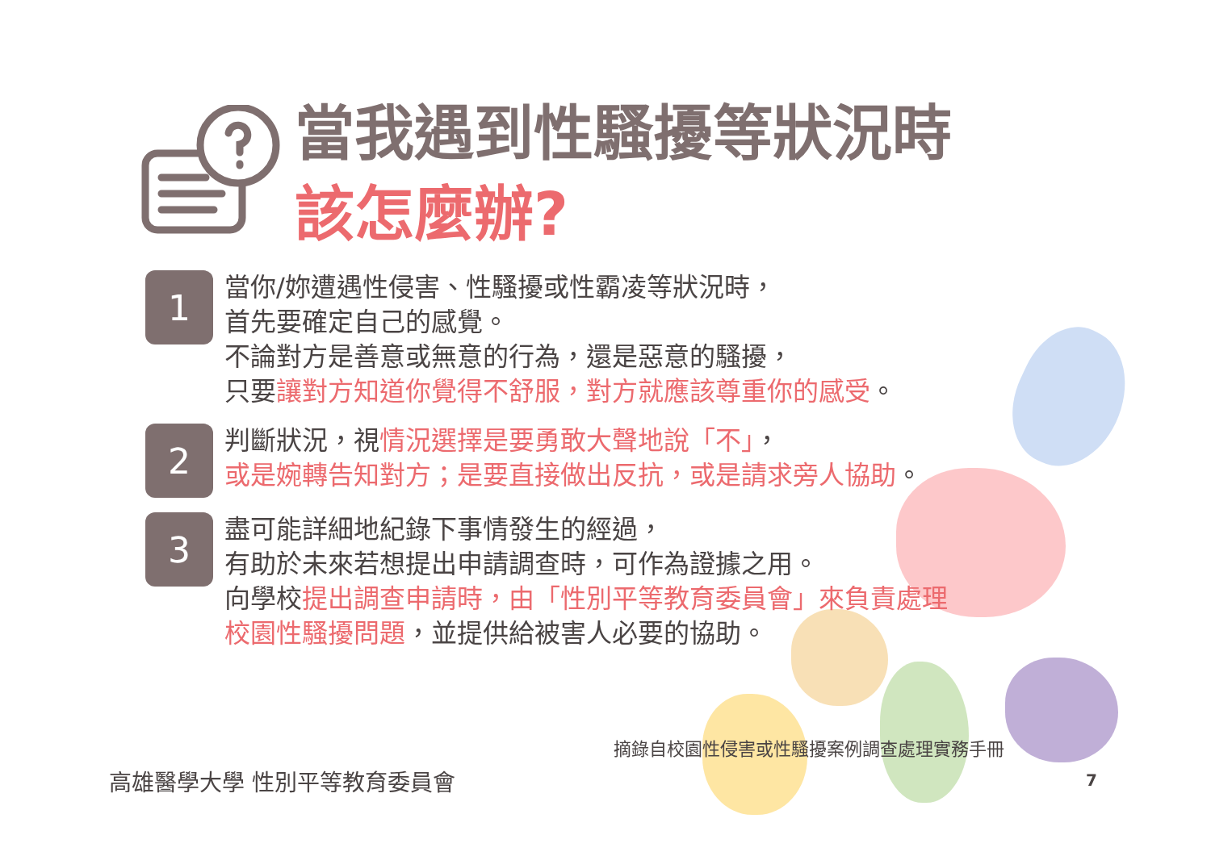當我遇到性騷擾等狀況時
該怎麼辦?
1
當你/妳遭遇性侵害、性騷擾或性霸凌等狀況時，
首先要確定自己的感覺。
不論對方是善意或無意的行為，還是惡意的騷擾，
只要讓對方知道你覺得不舒服，對方就應該尊重你的感受。
2
判斷狀況，視情況選擇是要勇敢大聲地說「不」，
或是婉轉告知對方；是要直接做出反抗，或是請求旁人協助。
3
盡可能詳細地紀錄下事情發生的經過，
有助於未來若想提出申請調查時，可作為證據之用。
向學校提出調查申請時，由「性別平等教育委員會」來負責處理
校園性騷擾問題，並提供給被害人必要的協助。
摘錄自校園性侵害或性騷擾案例調查處理實務手冊
高雄醫學大學 性別平等教育委員會 7